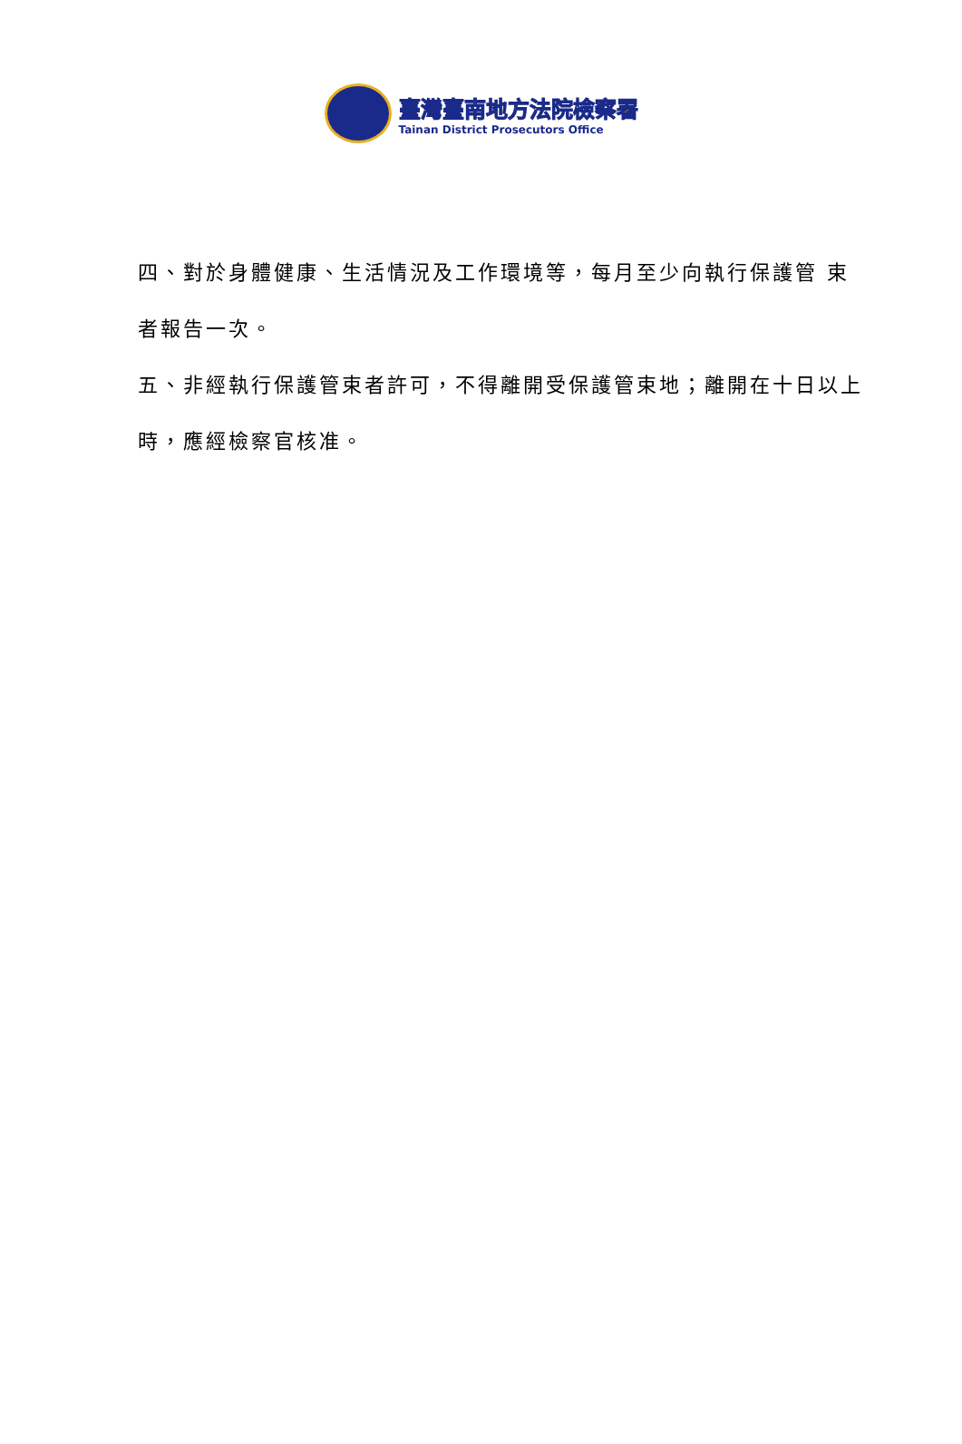臺灣臺南地方法院檢察署
Tainan District Prosecutors Office
四、對於身體健康、生活情況及工作環境等，每月至少向執行保護管 束者報告一次。
五、非經執行保護管束者許可，不得離開受保護管束地；離開在十日以上時，應經檢察官核准。